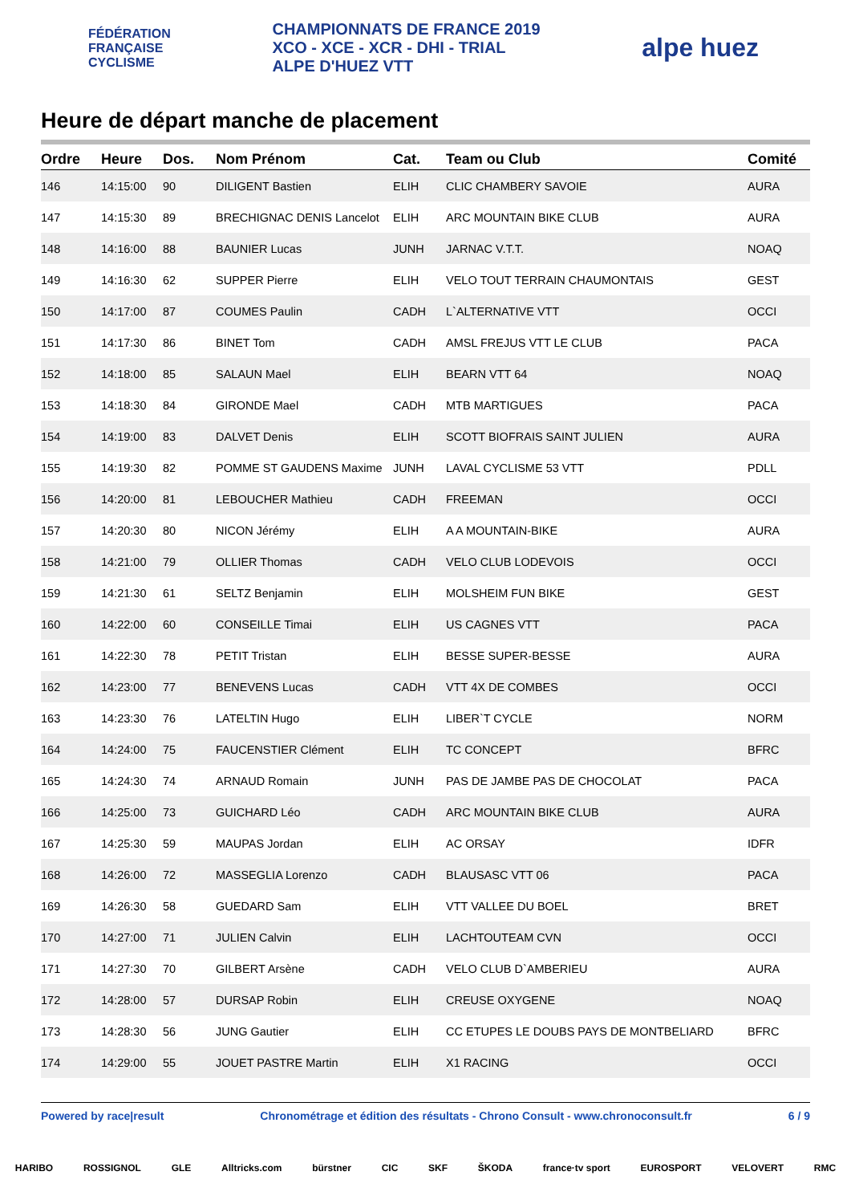FÉDÉRATION
FRANÇAISE
CYCLISME
CHAMPIONNATS DE FRANCE 2019
XCO - XCE - XCR - DHI - TRIAL
ALPE D'HUEZ VTT
alpe huez
Heure de départ manche de placement
| Ordre | Heure | Dos. | Nom Prénom | Cat. | Team ou Club | Comité |
| --- | --- | --- | --- | --- | --- | --- |
| 146 | 14:15:00 | 90 | DILIGENT Bastien | ELIH | CLIC CHAMBERY SAVOIE | AURA |
| 147 | 14:15:30 | 89 | BRECHIGNAC DENIS Lancelot | ELIH | ARC MOUNTAIN BIKE CLUB | AURA |
| 148 | 14:16:00 | 88 | BAUNIER Lucas | JUNH | JARNAC V.T.T. | NOAQ |
| 149 | 14:16:30 | 62 | SUPPER Pierre | ELIH | VELO TOUT TERRAIN CHAUMONTAIS | GEST |
| 150 | 14:17:00 | 87 | COUMES Paulin | CADH | L`ALTERNATIVE VTT | OCCI |
| 151 | 14:17:30 | 86 | BINET Tom | CADH | AMSL FREJUS VTT LE CLUB | PACA |
| 152 | 14:18:00 | 85 | SALAUN Mael | ELIH | BEARN VTT 64 | NOAQ |
| 153 | 14:18:30 | 84 | GIRONDE Mael | CADH | MTB MARTIGUES | PACA |
| 154 | 14:19:00 | 83 | DALVET Denis | ELIH | SCOTT BIOFRAIS SAINT JULIEN | AURA |
| 155 | 14:19:30 | 82 | POMME ST GAUDENS Maxime | JUNH | LAVAL CYCLISME 53 VTT | PDLL |
| 156 | 14:20:00 | 81 | LEBOUCHER Mathieu | CADH | FREEMAN | OCCI |
| 157 | 14:20:30 | 80 | NICON Jérémy | ELIH | A A MOUNTAIN-BIKE | AURA |
| 158 | 14:21:00 | 79 | OLLIER Thomas | CADH | VELO CLUB LODEVOIS | OCCI |
| 159 | 14:21:30 | 61 | SELTZ Benjamin | ELIH | MOLSHEIM FUN BIKE | GEST |
| 160 | 14:22:00 | 60 | CONSEILLE Timai | ELIH | US CAGNES VTT | PACA |
| 161 | 14:22:30 | 78 | PETIT Tristan | ELIH | BESSE SUPER-BESSE | AURA |
| 162 | 14:23:00 | 77 | BENEVENS Lucas | CADH | VTT 4X DE COMBES | OCCI |
| 163 | 14:23:30 | 76 | LATELTIN Hugo | ELIH | LIBER`T CYCLE | NORM |
| 164 | 14:24:00 | 75 | FAUCENSTIER Clément | ELIH | TC CONCEPT | BFRC |
| 165 | 14:24:30 | 74 | ARNAUD Romain | JUNH | PAS DE JAMBE PAS DE CHOCOLAT | PACA |
| 166 | 14:25:00 | 73 | GUICHARD Léo | CADH | ARC MOUNTAIN BIKE CLUB | AURA |
| 167 | 14:25:30 | 59 | MAUPAS Jordan | ELIH | AC ORSAY | IDFR |
| 168 | 14:26:00 | 72 | MASSEGLIA Lorenzo | CADH | BLAUSASC VTT 06 | PACA |
| 169 | 14:26:30 | 58 | GUEDARD Sam | ELIH | VTT VALLEE DU BOEL | BRET |
| 170 | 14:27:00 | 71 | JULIEN Calvin | ELIH | LACHTOUTEAM CVN | OCCI |
| 171 | 14:27:30 | 70 | GILBERT Arsène | CADH | VELO CLUB D`AMBERIEU | AURA |
| 172 | 14:28:00 | 57 | DURSAP Robin | ELIH | CREUSE OXYGENE | NOAQ |
| 173 | 14:28:30 | 56 | JUNG Gautier | ELIH | CC ETUPES LE DOUBS PAYS DE MONTBELIARD | BFRC |
| 174 | 14:29:00 | 55 | JOUET PASTRE Martin | ELIH | X1 RACING | OCCI |
Powered by race|result Chronométrage et édition des résultats - Chrono Consult - www.chronoconsult.fr 6 / 9
HARIBO ROSSIGNOL GLE Alltricks.com bürstner CIC SKF ŠKODA france·tv sport EUROSPORT VELOVERT RMC